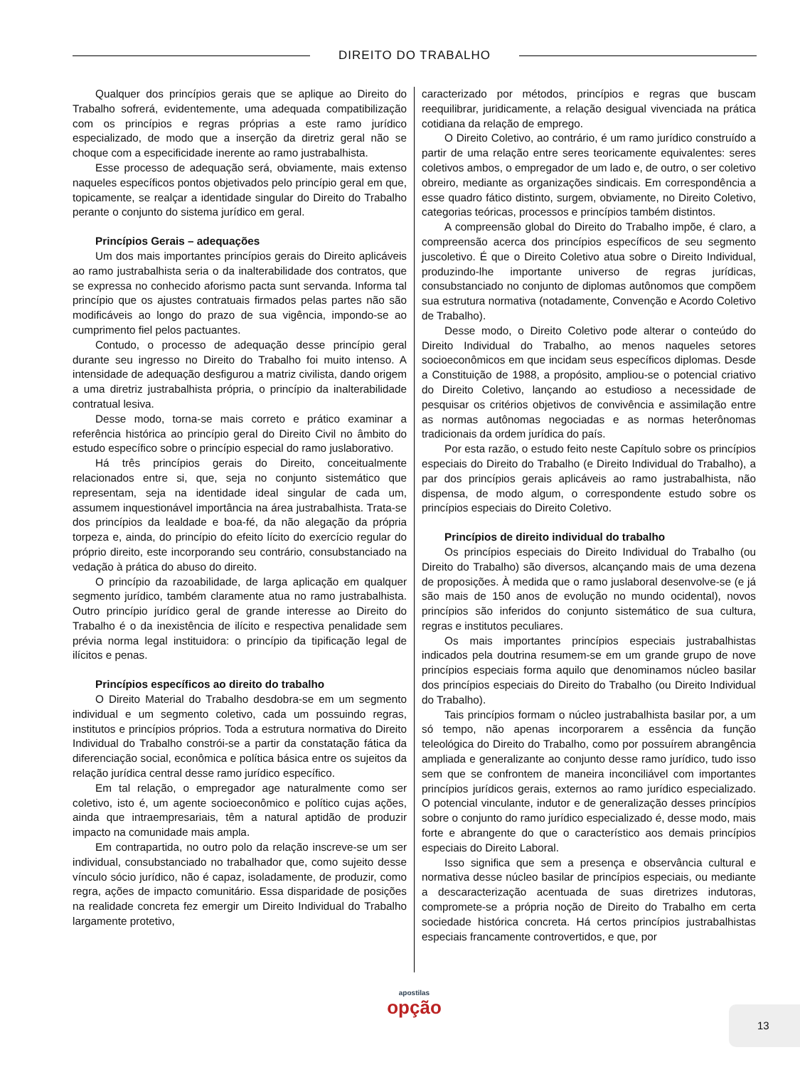DIREITO DO TRABALHO
Qualquer dos princípios gerais que se aplique ao Direito do Trabalho sofrerá, evidentemente, uma adequada compatibilização com os princípios e regras próprias a este ramo jurídico especializado, de modo que a inserção da diretriz geral não se choque com a especificidade inerente ao ramo justrabalhista.
Esse processo de adequação será, obviamente, mais extenso naqueles específicos pontos objetivados pelo princípio geral em que, topicamente, se realçar a identidade singular do Direito do Trabalho perante o conjunto do sistema jurídico em geral.
Princípios Gerais – adequações
Um dos mais importantes princípios gerais do Direito aplicáveis ao ramo justrabalhista seria o da inalterabilidade dos contratos, que se expressa no conhecido aforismo pacta sunt servanda. Informa tal princípio que os ajustes contratuais firmados pelas partes não são modificáveis ao longo do prazo de sua vigência, impondo-se ao cumprimento fiel pelos pactuantes.
Contudo, o processo de adequação desse princípio geral durante seu ingresso no Direito do Trabalho foi muito intenso. A intensidade de adequação desfigurou a matriz civilista, dando origem a uma diretriz justrabalhista própria, o princípio da inalterabilidade contratual lesiva.
Desse modo, torna-se mais correto e prático examinar a referência histórica ao princípio geral do Direito Civil no âmbito do estudo específico sobre o princípio especial do ramo juslaborativo.
Há três princípios gerais do Direito, conceitualmente relacionados entre si, que, seja no conjunto sistemático que representam, seja na identidade ideal singular de cada um, assumem inquestionável importância na área justrabalhista. Trata-se dos princípios da lealdade e boa-fé, da não alegação da própria torpeza e, ainda, do princípio do efeito lícito do exercício regular do próprio direito, este incorporando seu contrário, consubstanciado na vedação à prática do abuso do direito.
O princípio da razoabilidade, de larga aplicação em qualquer segmento jurídico, também claramente atua no ramo justrabalhista. Outro princípio jurídico geral de grande interesse ao Direito do Trabalho é o da inexistência de ilícito e respectiva penalidade sem prévia norma legal instituidora: o princípio da tipificação legal de ilícitos e penas.
Princípios específicos ao direito do trabalho
O Direito Material do Trabalho desdobra-se em um segmento individual e um segmento coletivo, cada um possuindo regras, institutos e princípios próprios. Toda a estrutura normativa do Direito Individual do Trabalho constrói-se a partir da constatação fática da diferenciação social, econômica e política básica entre os sujeitos da relação jurídica central desse ramo jurídico específico.
Em tal relação, o empregador age naturalmente como ser coletivo, isto é, um agente socioeconômico e político cujas ações, ainda que intraempresariais, têm a natural aptidão de produzir impacto na comunidade mais ampla.
Em contrapartida, no outro polo da relação inscreve-se um ser individual, consubstanciado no trabalhador que, como sujeito desse vínculo sócio jurídico, não é capaz, isoladamente, de produzir, como regra, ações de impacto comunitário. Essa disparidade de posições na realidade concreta fez emergir um Direito Individual do Trabalho largamente protetivo,
caracterizado por métodos, princípios e regras que buscam reequilibrar, juridicamente, a relação desigual vivenciada na prática cotidiana da relação de emprego.
O Direito Coletivo, ao contrário, é um ramo jurídico construído a partir de uma relação entre seres teoricamente equivalentes: seres coletivos ambos, o empregador de um lado e, de outro, o ser coletivo obreiro, mediante as organizações sindicais. Em correspondência a esse quadro fático distinto, surgem, obviamente, no Direito Coletivo, categorias teóricas, processos e princípios também distintos.
A compreensão global do Direito do Trabalho impõe, é claro, a compreensão acerca dos princípios específicos de seu segmento juscoletivo. É que o Direito Coletivo atua sobre o Direito Individual, produzindo-lhe importante universo de regras jurídicas, consubstanciado no conjunto de diplomas autônomos que compõem sua estrutura normativa (notadamente, Convenção e Acordo Coletivo de Trabalho).
Desse modo, o Direito Coletivo pode alterar o conteúdo do Direito Individual do Trabalho, ao menos naqueles setores socioeconômicos em que incidam seus específicos diplomas. Desde a Constituição de 1988, a propósito, ampliou-se o potencial criativo do Direito Coletivo, lançando ao estudioso a necessidade de pesquisar os critérios objetivos de convivência e assimilação entre as normas autônomas negociadas e as normas heterônomas tradicionais da ordem jurídica do país.
Por esta razão, o estudo feito neste Capítulo sobre os princípios especiais do Direito do Trabalho (e Direito Individual do Trabalho), a par dos princípios gerais aplicáveis ao ramo justrabalhista, não dispensa, de modo algum, o correspondente estudo sobre os princípios especiais do Direito Coletivo.
Princípios de direito individual do trabalho
Os princípios especiais do Direito Individual do Trabalho (ou Direito do Trabalho) são diversos, alcançando mais de uma dezena de proposições. À medida que o ramo juslaboral desenvolve-se (e já são mais de 150 anos de evolução no mundo ocidental), novos princípios são inferidos do conjunto sistemático de sua cultura, regras e institutos peculiares.
Os mais importantes princípios especiais justrabalhistas indicados pela doutrina resumem-se em um grande grupo de nove princípios especiais forma aquilo que denominamos núcleo basilar dos princípios especiais do Direito do Trabalho (ou Direito Individual do Trabalho).
Tais princípios formam o núcleo justrabalhista basilar por, a um só tempo, não apenas incorporarem a essência da função teleológica do Direito do Trabalho, como por possuírem abrangência ampliada e generalizante ao conjunto desse ramo jurídico, tudo isso sem que se confrontem de maneira inconciliável com importantes princípios jurídicos gerais, externos ao ramo jurídico especializado. O potencial vinculante, indutor e de generalização desses princípios sobre o conjunto do ramo jurídico especializado é, desse modo, mais forte e abrangente do que o característico aos demais princípios especiais do Direito Laboral.
Isso significa que sem a presença e observância cultural e normativa desse núcleo basilar de princípios especiais, ou mediante a descaracterização acentuada de suas diretrizes indutoras, compromete-se a própria noção de Direito do Trabalho em certa sociedade histórica concreta. Há certos princípios justrabalhistas especiais francamente controvertidos, e que, por
apostilas
opção
13